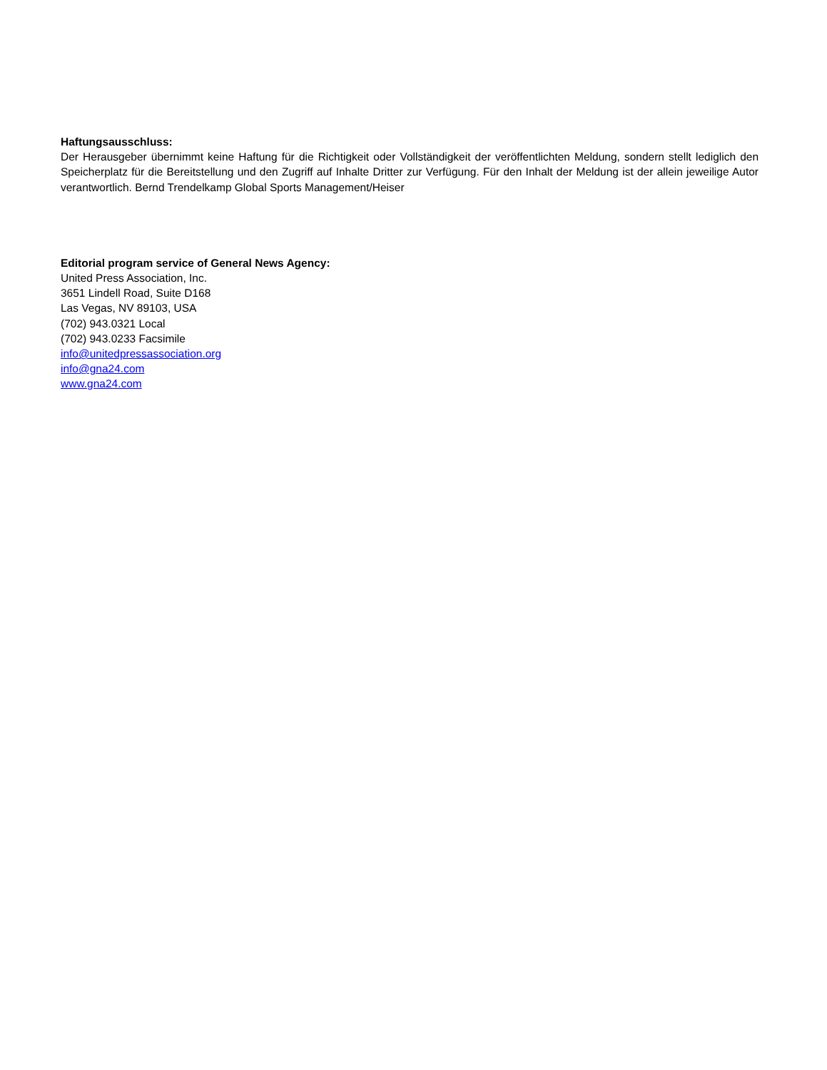Haftungsausschluss:
Der Herausgeber übernimmt keine Haftung für die Richtigkeit oder Vollständigkeit der veröffentlichten Meldung, sondern stellt lediglich den Speicherplatz für die Bereitstellung und den Zugriff auf Inhalte Dritter zur Verfügung. Für den Inhalt der Meldung ist der allein jeweilige Autor verantwortlich. Bernd Trendelkamp Global Sports Management/Heiser
Editorial program service of General News Agency:
United Press Association, Inc.
3651 Lindell Road, Suite D168
Las Vegas, NV 89103, USA
(702) 943.0321 Local
(702) 943.0233 Facsimile
info@unitedpressassociation.org
info@gna24.com
www.gna24.com